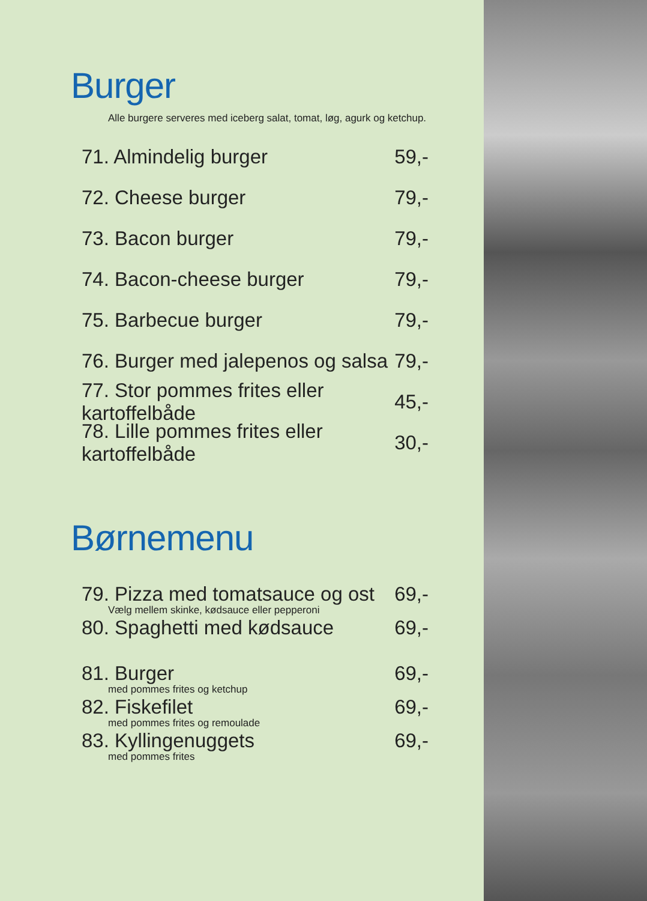Burger
Alle burgere serveres med iceberg salat, tomat, løg, agurk og ketchup.
71. Almindelig burger 59,-
72. Cheese burger 79,-
73. Bacon burger 79,-
74. Bacon-cheese burger 79,-
75. Barbecue burger 79,-
76. Burger med jalepenos og salsa 79,-
77. Stor pommes frites eller kartoffelbåde 45,-
78. Lille pommes frites eller kartoffelbåde 30,-
Børnemenu
79. Pizza med tomatsauce og ost 69,-
Vælg mellem skinke, kødsauce eller pepperoni
80. Spaghetti med kødsauce 69,-
81. Burger 69,-
med pommes frites og ketchup
82. Fiskefilet 69,-
med pommes frites og remoulade
83. Kyllingenuggets 69,-
med pommes frites